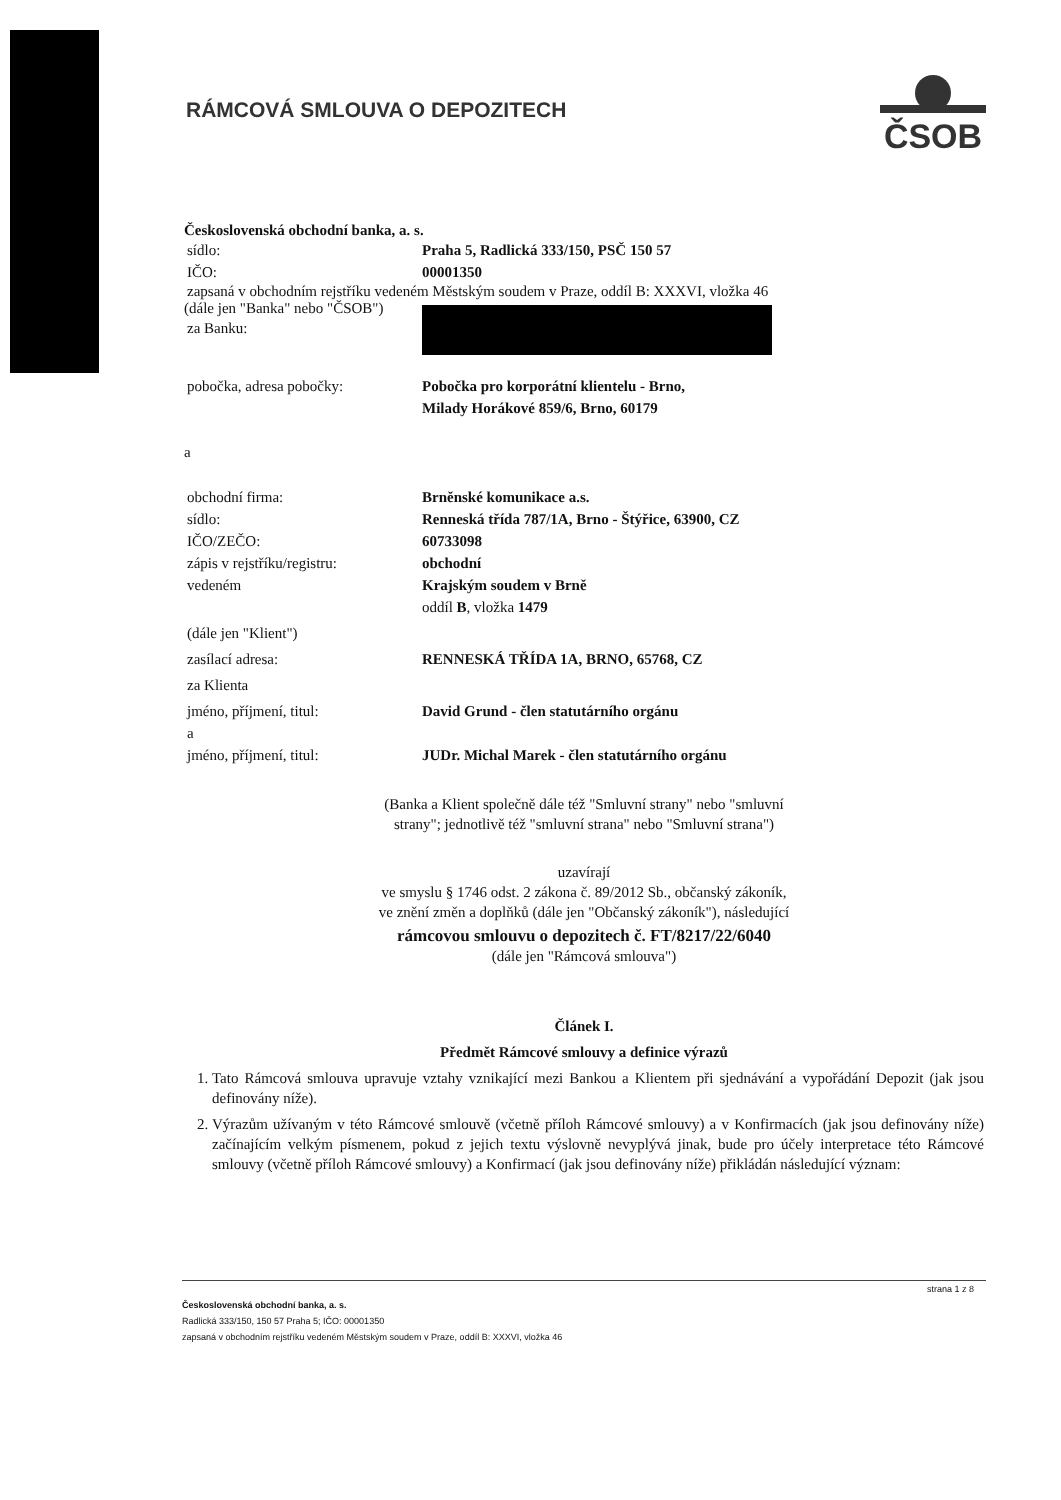RÁMCOVÁ SMLOUVA O DEPOZITECH ČSOB
Československá obchodní banka, a. s.
sídlo: Praha 5, Radlická 333/150, PSČ 150 57
IČO: 00001350
zapsaná v obchodním rejstříku vedeném Městským soudem v Praze, oddíl B: XXXVI, vložka 46
(dále jen "Banka" nebo "ČSOB")
za Banku:
pobočka, adresa pobočky: Pobočka pro korporátní klientelu - Brno,
Milady Horákové 859/6, Brno, 60179
a
obchodní firma: Brněnské komunikace a.s.
sídlo: Renneská třída 787/1A, Brno - Štýřice, 63900, CZ
IČO/ZEČO: 60733098
zápis v rejstříku/registru: obchodní
vedeném Krajským soudem v Brně
oddíl B, vložka 1479
(dále jen "Klient")
zasílací adresa: RENNESKÁ TŘÍDA 1A, BRNO, 65768, CZ
za Klienta
jméno, příjmení, titul: David Grund - člen statutárního orgánu
a
jméno, příjmení, titul: JUDr. Michal Marek - člen statutárního orgánu
(Banka a Klient společně dále též "Smluvní strany" nebo "smluvní
strany"; jednotlivě též "smluvní strana" nebo "Smluvní strana")
uzavírají
ve smyslu § 1746 odst. 2 zákona č. 89/2012 Sb., občanský zákoník,
ve znění změn a doplňků (dále jen "Občanský zákoník"), následující
rámcovou smlouvu o depozitech č. FT/8217/22/6040
(dále jen "Rámcová smlouva")
Článek I.
Předmět Rámcové smlouvy a definice výrazů
1. Tato Rámcová smlouva upravuje vztahy vznikající mezi Bankou a Klientem při sjednávání a vypořádání Depozit (jak jsou definovány níže).
2. Výrazům užívaným v této Rámcové smlouvě (včetně příloh Rámcové smlouvy) a v Konfirmacích (jak jsou definovány níže) začínajícím velkým písmenem, pokud z jejich textu výslovně nevyplývá jinak, bude pro účely interpretace této Rámcové smlouvy (včetně příloh Rámcové smlouvy) a Konfirmací (jak jsou definovány níže) přikládán následující význam:
strana 1 z 8
Československá obchodní banka, a. s.
Radlická 333/150, 150 57 Praha 5; IČO: 00001350
zapsaná v obchodním rejstříku vedeném Městským soudem v Praze, oddíl B: XXXVI, vložka 46